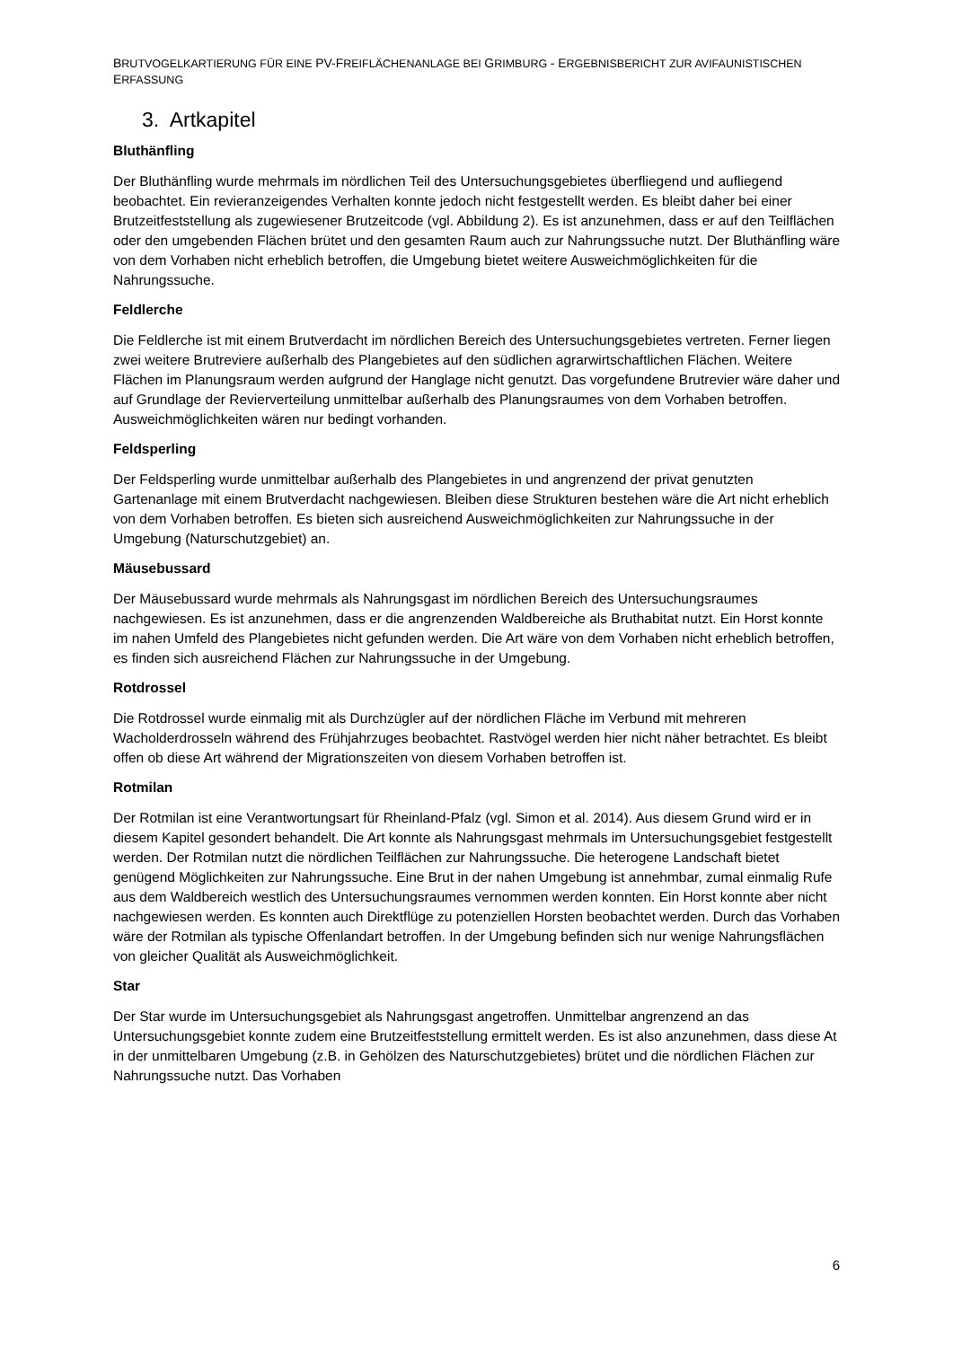BRUTVOGELKARTIERUNG FÜR EINE PV-FREIFLÄCHENANLAGE BEI GRIMBURG - ERGEBNISBERICHT ZUR AVIFAUNISTISCHEN ERFASSUNG
3. Artkapitel
Bluthänfling
Der Bluthänfling wurde mehrmals im nördlichen Teil des Untersuchungsgebietes überfliegend und aufliegend beobachtet. Ein revieranzeigendes Verhalten konnte jedoch nicht festgestellt werden. Es bleibt daher bei einer Brutzeitfeststellung als zugewiesener Brutzeitcode (vgl. Abbildung 2). Es ist anzunehmen, dass er auf den Teilflächen oder den umgebenden Flächen brütet und den gesamten Raum auch zur Nahrungssuche nutzt. Der Bluthänfling wäre von dem Vorhaben nicht erheblich betroffen, die Umgebung bietet weitere Ausweichmöglichkeiten für die Nahrungssuche.
Feldlerche
Die Feldlerche ist mit einem Brutverdacht im nördlichen Bereich des Untersuchungsgebietes vertreten. Ferner liegen zwei weitere Brutreviere außerhalb des Plangebietes auf den südlichen agrarwirtschaftlichen Flächen. Weitere Flächen im Planungsraum werden aufgrund der Hanglage nicht genutzt. Das vorgefundene Brutrevier wäre daher und auf Grundlage der Revierverteilung unmittelbar außerhalb des Planungsraumes von dem Vorhaben betroffen. Ausweichmöglichkeiten wären nur bedingt vorhanden.
Feldsperling
Der Feldsperling wurde unmittelbar außerhalb des Plangebietes in und angrenzend der privat genutzten Gartenanlage mit einem Brutverdacht nachgewiesen. Bleiben diese Strukturen bestehen wäre die Art nicht erheblich von dem Vorhaben betroffen. Es bieten sich ausreichend Ausweichmöglichkeiten zur Nahrungssuche in der Umgebung (Naturschutzgebiet) an.
Mäusebussard
Der Mäusebussard wurde mehrmals als Nahrungsgast im nördlichen Bereich des Untersuchungsraumes nachgewiesen. Es ist anzunehmen, dass er die angrenzenden Waldbereiche als Bruthabitat nutzt. Ein Horst konnte im nahen Umfeld des Plangebietes nicht gefunden werden. Die Art wäre von dem Vorhaben nicht erheblich betroffen, es finden sich ausreichend Flächen zur Nahrungssuche in der Umgebung.
Rotdrossel
Die Rotdrossel wurde einmalig mit als Durchzügler auf der nördlichen Fläche im Verbund mit mehreren Wacholderdrosseln während des Frühjahrzuges beobachtet. Rastvögel werden hier nicht näher betrachtet. Es bleibt offen ob diese Art während der Migrationszeiten von diesem Vorhaben betroffen ist.
Rotmilan
Der Rotmilan ist eine Verantwortungsart für Rheinland-Pfalz (vgl. Simon et al. 2014). Aus diesem Grund wird er in diesem Kapitel gesondert behandelt. Die Art konnte als Nahrungsgast mehrmals im Untersuchungsgebiet festgestellt werden. Der Rotmilan nutzt die nördlichen Teilflächen zur Nahrungssuche. Die heterogene Landschaft bietet genügend Möglichkeiten zur Nahrungssuche. Eine Brut in der nahen Umgebung ist annehmbar, zumal einmalig Rufe aus dem Waldbereich westlich des Untersuchungsraumes vernommen werden konnten. Ein Horst konnte aber nicht nachgewiesen werden. Es konnten auch Direktflüge zu potenziellen Horsten beobachtet werden. Durch das Vorhaben wäre der Rotmilan als typische Offenlandart betroffen. In der Umgebung befinden sich nur wenige Nahrungsflächen von gleicher Qualität als Ausweichmöglichkeit.
Star
Der Star wurde im Untersuchungsgebiet als Nahrungsgast angetroffen. Unmittelbar angrenzend an das Untersuchungsgebiet konnte zudem eine Brutzeitfeststellung ermittelt werden. Es ist also anzunehmen, dass diese At in der unmittelbaren Umgebung (z.B. in Gehölzen des Naturschutzgebietes) brütet und die nördlichen Flächen zur Nahrungssuche nutzt. Das Vorhaben
6